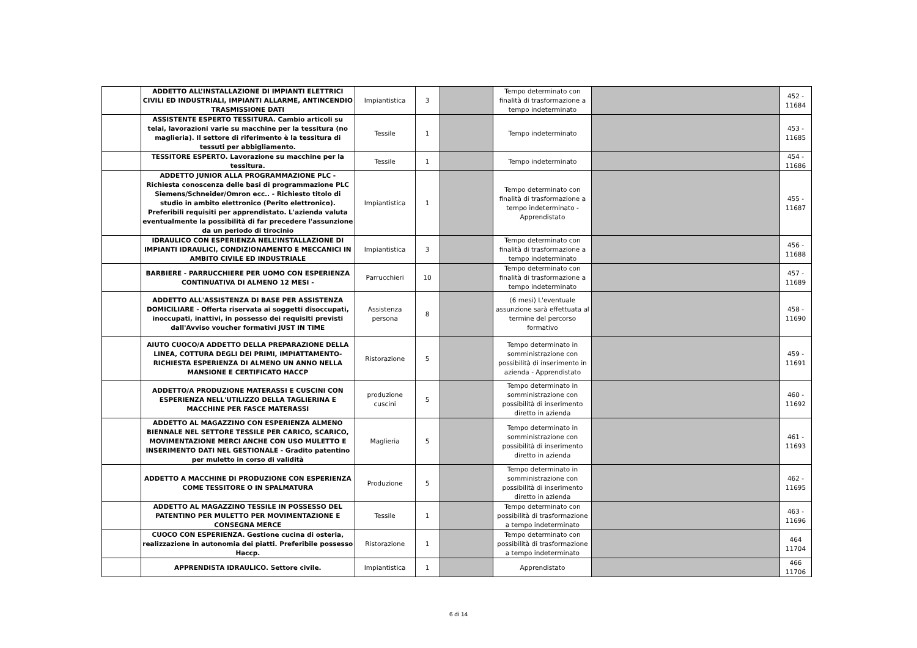| | ADDETTO ALL’INSTALLAZIONE DI IMPIANTI ELETTRICI CIVILI ED INDUSTRIALI, IMPIANTI ALLARME, ANTINCENDIO TRASMISSIONE DATI | Impiantistica | 3 | | Tempo determinato con finalità di trasformazione a tempo indeterminato | | 452 - 11684 |
| | ASSISTENTE ESPERTO TESSITURA. Cambio articoli su telai, lavorazioni varie su macchine per la tessitura (no maglieria). Il settore di riferimento è la tessitura di tessuti per abbigliamento. | Tessile | 1 | | Tempo indeterminato | | 453 - 11685 |
| | TESSITORE ESPERTO. Lavorazione su macchine per la tessitura. | Tessile | 1 | | Tempo indeterminato | | 454 - 11686 |
| | ADDETTO JUNIOR ALLA PROGRAMMAZIONE PLC - Richiesta conoscenza delle basi di programmazione PLC Siemens/Schneider/Omron ecc.. - Richiesto titolo di studio in ambito elettronico (Perito elettronico). Preferibili requisiti per apprendistato. L'azienda valuta eventualmente la possibilità di far precedere l'assunzione da un periodo di tirocinio | Impiantistica | 1 | | Tempo determinato con finalità di trasformazione a tempo indeterminato - Apprendistato | | 455 - 11687 |
| | IDRAULICO CON ESPERIENZA NELL’INSTALLAZIONE DI IMPIANTI IDRAULICI, CONDIZIONAMENTO E MECCANICI IN AMBITO CIVILE ED INDUSTRIALE | Impiantistica | 3 | | Tempo determinato con finalità di trasformazione a tempo indeterminato | | 456 - 11688 |
| | BARBIERE - PARRUCCHIERE PER UOMO CON ESPERIENZA CONTINUATIVA DI ALMENO 12 MESI - | Parrucchieri | 10 | | Tempo determinato con finalità di trasformazione a tempo indeterminato | | 457 - 11689 |
| | ADDETTO ALL'ASSISTENZA DI BASE PER ASSISTENZA DOMICILIARE - Offerta riservata ai soggetti disoccupati, inoccupati, inattivi, in possesso dei requisiti previsti dall'Avviso voucher formativi JUST IN TIME | Assistenza persona | 8 | | (6 mesi) L'eventuale assunzione sarà effettuata al termine del percorso formativo | | 458 - 11690 |
| | AIUTO CUOCO/A ADDETTO DELLA PREPARAZIONE DELLA LINEA, COTTURA DEGLI DEI PRIMI, IMPIATTAMENTO-RICHIESTA ESPERIENZA DI ALMENO UN ANNO NELLA MANSIONE E CERTIFICATO HACCP | Ristorazione | 5 | | Tempo determinato in somministrazione con possibilità di inserimento in azienda - Apprendistato | | 459 - 11691 |
| | ADDETTO/A PRODUZIONE MATERASSI E CUSCINI CON ESPERIENZA NELL'UTILIZZO DELLA TAGLIERINA E MACCHINE PER FASCE MATERASSI | produzione cuscini | 5 | | Tempo determinato in somministrazione con possibilità di inserimento diretto in azienda | | 460 - 11692 |
| | ADDETTO AL MAGAZZINO CON ESPERIENZA ALMENO BIENNALE NEL SETTORE TESSILE PER CARICO, SCARICO, MOVIMENTAZIONE MERCI ANCHE CON USO MULETTO E INSERIMENTO DATI NEL GESTIONALE - Gradito patentino per muletto in corso di validità | Maglieria | 5 | | Tempo determinato in somministrazione con possibilità di inserimento diretto in azienda | | 461 - 11693 |
| | ADDETTO A MACCHINE DI PRODUZIONE CON ESPERIENZA COME TESSITORE O IN SPALMATURA | Produzione | 5 | | Tempo determinato in somministrazione con possibilità di inserimento diretto in azienda | | 462 - 11695 |
| | ADDETTO AL MAGAZZINO TESSILE IN POSSESSO DEL PATENTINO PER MULETTO PER MOVIMENTAZIONE E CONSEGNA MERCE | Tessile | 1 | | Tempo determinato con possibilità di trasformazione a tempo indeterminato | | 463 - 11696 |
| | CUOCO CON ESPERIENZA. Gestione cucina di osteria, realizzazione in autonomia dei piatti. Preferibile possesso Haccp. | Ristorazione | 1 | | Tempo determinato con possibilità di trasformazione a tempo indeterminato | | 464 11704 |
| | APPRENDISTA IDRAULICO. Settore civile. | Impiantistica | 1 | | Apprendistato | | 466 11706 |
6 di 14